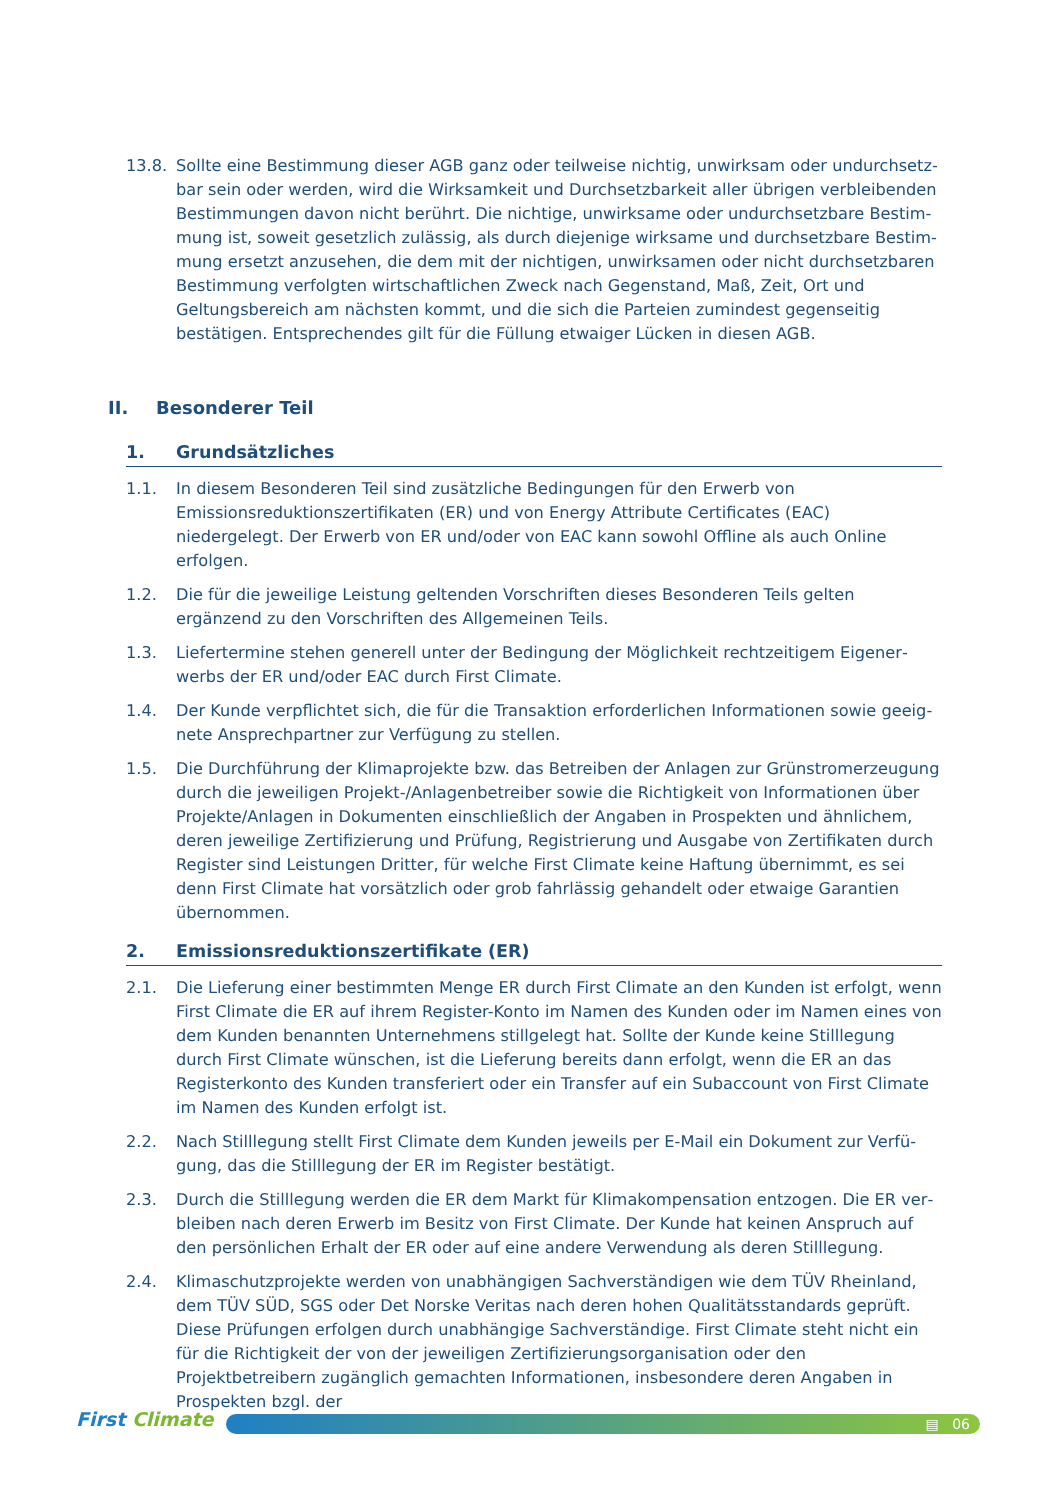13.8. Sollte eine Bestimmung dieser AGB ganz oder teilweise nichtig, unwirksam oder undurchsetz­bar sein oder werden, wird die Wirksamkeit und Durchsetzbarkeit aller übrigen verbleibenden Bestimmungen davon nicht berührt. Die nichtige, unwirksame oder undurchsetzbare Bestim­mung ist, soweit gesetzlich zulässig, als durch diejenige wirksame und durchsetzbare Bestim­mung ersetzt anzusehen, die dem mit der nichtigen, unwirksamen oder nicht durchsetzbaren Bestimmung verfolgten wirtschaftlichen Zweck nach Gegenstand, Maß, Zeit, Ort und Geltungs­bereich am nächsten kommt, und die sich die Parteien zumindest gegenseitig bestätigen. Ent­sprechendes gilt für die Füllung etwaiger Lücken in diesen AGB.
II. Besonderer Teil
1. Grundsätzliches
1.1. In diesem Besonderen Teil sind zusätzliche Bedingungen für den Erwerb von Emissionsredukti­onszertifikaten (ER) und von Energy Attribute Certificates (EAC) niedergelegt. Der Erwerb von ER und/oder von EAC kann sowohl Offline als auch Online erfolgen.
1.2. Die für die jeweilige Leistung geltenden Vorschriften dieses Besonderen Teils gelten ergänzend zu den Vorschriften des Allgemeinen Teils.
1.3. Liefertermine stehen generell unter der Bedingung der Möglichkeit rechtzeitigem Eigener­werbs der ER und/oder EAC durch First Climate.
1.4. Der Kunde verpflichtet sich, die für die Transaktion erforderlichen Informationen sowie geeig­nete Ansprechpartner zur Verfügung zu stellen.
1.5. Die Durchführung der Klimaprojekte bzw. das Betreiben der Anlagen zur Grünstromerzeugung durch die jeweiligen Projekt-/Anlagenbetreiber sowie die Richtigkeit von Informationen über Projekte/Anlagen in Dokumenten einschließlich der Angaben in Prospekten und ähnlichem, deren jeweilige Zertifizierung und Prüfung, Registrierung und Ausgabe von Zertifikaten durch Register sind Leistungen Dritter, für welche First Climate keine Haftung übernimmt, es sei denn First Climate hat vorsätzlich oder grob fahrlässig gehandelt oder etwaige Garantien übernom­men.
2. Emissionsreduktionszertifikate (ER)
2.1. Die Lieferung einer bestimmten Menge ER durch First Climate an den Kunden ist erfolgt, wenn First Climate die ER auf ihrem Register-Konto im Namen des Kunden oder im Namen eines von dem Kunden benannten Unternehmens stillgelegt hat. Sollte der Kunde keine Stilllegung durch First Climate wünschen, ist die Lieferung bereits dann erfolgt, wenn die ER an das Register­konto des Kunden transferiert oder ein Transfer auf ein Subaccount von First Climate im Na­men des Kunden erfolgt ist.
2.2. Nach Stilllegung stellt First Climate dem Kunden jeweils per E-Mail ein Dokument zur Verfü­gung, das die Stilllegung der ER im Register bestätigt.
2.3. Durch die Stilllegung werden die ER dem Markt für Klimakompensation entzogen. Die ER ver­bleiben nach deren Erwerb im Besitz von First Climate. Der Kunde hat keinen Anspruch auf den persönlichen Erhalt der ER oder auf eine andere Verwendung als deren Stilllegung.
2.4. Klimaschutzprojekte werden von unabhängigen Sachverständigen wie dem TÜV Rheinland, dem TÜV SÜD, SGS oder Det Norske Veritas nach deren hohen Qualitätsstandards geprüft. Diese Prüfungen erfolgen durch unabhängige Sachverständige. First Climate steht nicht ein für die Richtigkeit der von der jeweiligen Zertifizierungsorganisation oder den Projektbetreibern zugänglich gemachten Informationen, insbesondere deren Angaben in Prospekten bzgl. der
First Climate
▤ 06